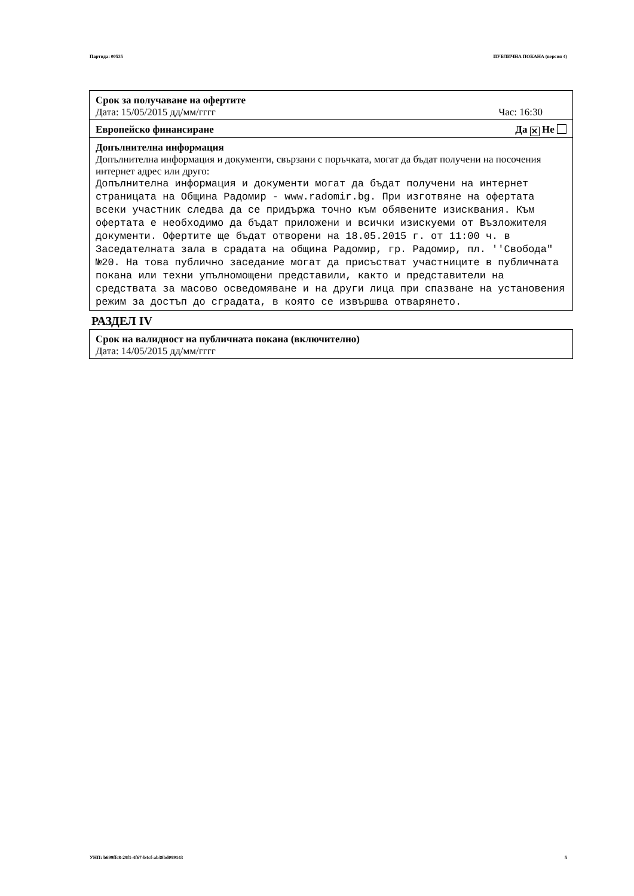Партида: 00535 ПУБЛИЧНА ПОКАНА (версия 4)
Срок за получаване на офертите
Дата: 15/05/2015 дд/мм/гггг Час: 16:30
Европейско финансиране Да ✕ Не
Допълнителна информация
Допълнителна информация и документи, свързани с поръчката, могат да бъдат получени на посочения интернет адрес или друго:
Допълнителна информация и документи могат да бъдат получени на интернет страницата на Община Радомир - www.radomir.bg. При изготвяне на офертата всеки участник следва да се придържа точно към обявените изисквания. Към офертата е необходимо да бъдат приложени и всички изискуеми от Възложителя документи. Офертите ще бъдат отворени на 18.05.2015 г. от 11:00 ч. в Заседателната зала в срадата на община Радомир, гр. Радомир, пл. ''Свобода" №20. На това публично заседание могат да присъстват участниците в публичната покана или техни упълномощени представили, както и представители на средствата за масово осведомяване и на други лица при спазване на установения режим за достъп до сградата, в която се извършва отварянето.
РАЗДЕЛ IV
Срок на валидност на публичната покана (включително)
Дата: 14/05/2015 дд/мм/гггг
УНП: b699ffc8-29f1-4f67-b4cf-ab38bd099143 5